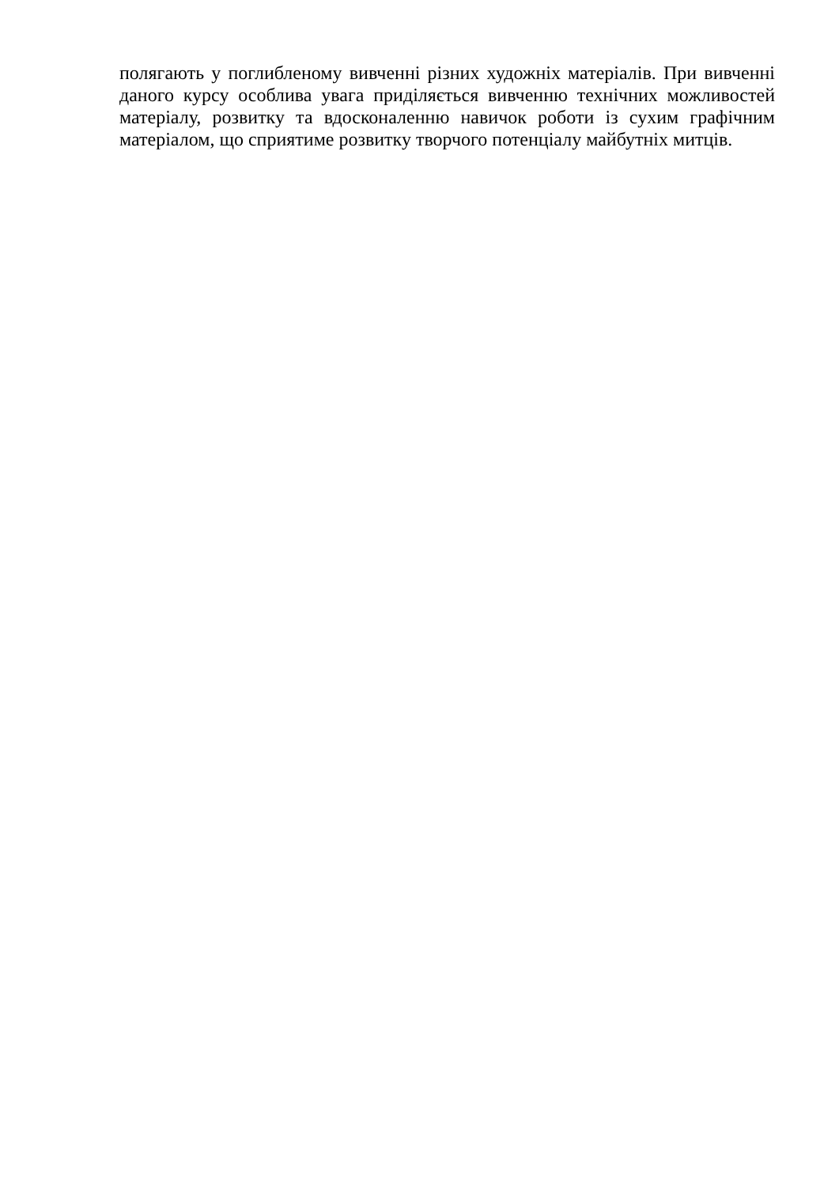полягають у поглибленому вивченні різних художніх матеріалів. При вивченні даного курсу особлива увага приділяється вивченню технічних можливостей матеріалу, розвитку та вдосконаленню навичок роботи із сухим графічним матеріалом, що сприятиме розвитку творчого потенціалу майбутніх митців.